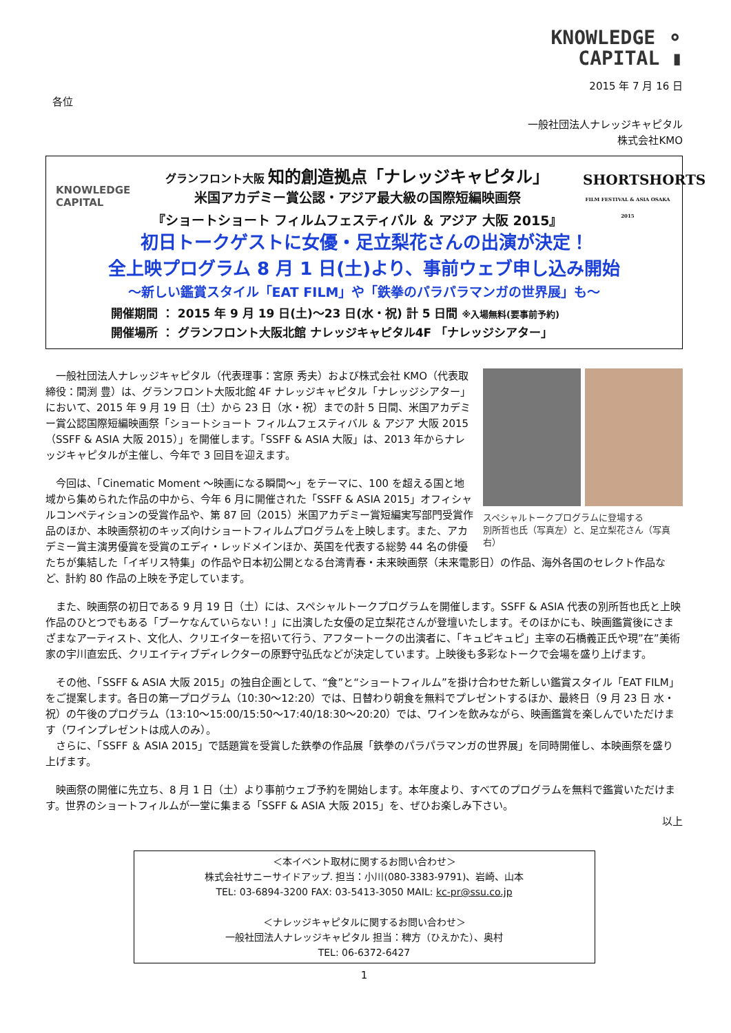KNOWLEDGE ⚬
CAPITAL ▮
2015 年 7 月 16 日
各位
一般社団法人ナレッジキャピタル
株式会社KMO
KNOWLEDGE
CAPITAL
グランフロント大阪 知的創造拠点「ナレッジキャピタル」
米国アカデミー賞公認・アジア最大級の国際短編映画祭
『ショートショート フィルムフェスティバル ＆ アジア 大阪 2015』
SHORTSHORTS
FILM FESTIVAL & ASIA OSAKA 2015
初日トークゲストに女優・足立梨花さんの出演が決定！
全上映プログラム 8 月 1 日(土)より、事前ウェブ申し込み開始
～新しい鑑賞スタイル「EAT FILM」や「鉄拳のパラパラマンガの世界展」も～
開催期間 ： 2015 年 9 月 19 日(土)～23 日(水・祝) 計 5 日間 ※入場無料(要事前予約)
開催場所 ： グランフロント大阪北館 ナレッジキャピタル4F 「ナレッジシアター」
スペシャルトークプログラムに登場する
別所哲也氏（写真左）と、足立梨花さん（写真右）
　一般社団法人ナレッジキャピタル（代表理事：宮原 秀夫）および株式会社 KMO（代表取締役：間渕 豊）は、グランフロント大阪北館 4F ナレッジキャピタル「ナレッジシアター」において、2015 年 9 月 19 日（土）から 23 日（水・祝）までの計 5 日間、米国アカデミー賞公認国際短編映画祭「ショートショート フィルムフェスティバル ＆ アジア 大阪 2015（SSFF & ASIA 大阪 2015）」を開催します。「SSFF & ASIA 大阪」は、2013 年からナレッジキャピタルが主催し、今年で 3 回目を迎えます。
　今回は、「Cinematic Moment ～映画になる瞬間～」をテーマに、100 を超える国と地域から集められた作品の中から、今年 6 月に開催された「SSFF & ASIA 2015」オフィシャルコンペティションの受賞作品や、第 87 回（2015）米国アカデミー賞短編実写部門受賞作品のほか、本映画祭初のキッズ向けショートフィルムプログラムを上映します。また、アカデミー賞主演男優賞を受賞のエディ・レッドメインほか、英国を代表する総勢 44 名の俳優たちが集結した「イギリス特集」の作品や日本初公開となる台湾青春・未来映画祭（未来電影日）の作品、海外各国のセレクト作品など、計約 80 作品の上映を予定しています。
　また、映画祭の初日である 9 月 19 日（土）には、スペシャルトークプログラムを開催します。SSFF & ASIA 代表の別所哲也氏と上映作品のひとつでもある「ブーケなんていらない！」に出演した女優の足立梨花さんが登壇いたします。そのほかにも、映画鑑賞後にさまざまなアーティスト、文化人、クリエイターを招いて行う、アフタートークの出演者に、「キュピキュピ」主宰の石橋義正氏や現”在”美術家の宇川直宏氏、クリエイティブディレクターの原野守弘氏などが決定しています。上映後も多彩なトークで会場を盛り上げます。
　その他、「SSFF & ASIA 大阪 2015」の独自企画として、“食”と“ショートフィルム”を掛け合わせた新しい鑑賞スタイル「EAT FILM」をご提案します。各日の第一プログラム（10:30～12:20）では、日替わり朝食を無料でプレゼントするほか、最終日（9 月 23 日 水・祝）の午後のプログラム（13:10～15:00/15:50～17:40/18:30～20:20）では、ワインを飲みながら、映画鑑賞を楽しんでいただけます（ワインプレゼントは成人のみ）。
　さらに、「SSFF ＆ ASIA 2015」で話題賞を受賞した鉄拳の作品展「鉄拳のパラパラマンガの世界展」を同時開催し、本映画祭を盛り上げます。
　映画祭の開催に先立ち、8 月 1 日（土）より事前ウェブ予約を開始します。本年度より、すべてのプログラムを無料で鑑賞いただけます。世界のショートフィルムが一堂に集まる「SSFF & ASIA 大阪 2015」を、ぜひお楽しみ下さい。
以上
＜本イベント取材に関するお問い合わせ＞
株式会社サニーサイドアップ. 担当：小川(080-3383-9791)、岩崎、山本
TEL: 03-6894-3200 FAX: 03-5413-3050 MAIL: kc-pr@ssu.co.jp
＜ナレッジキャピタルに関するお問い合わせ＞
一般社団法人ナレッジキャピタル 担当：稗方（ひえかた）、奥村
TEL: 06-6372-6427
1